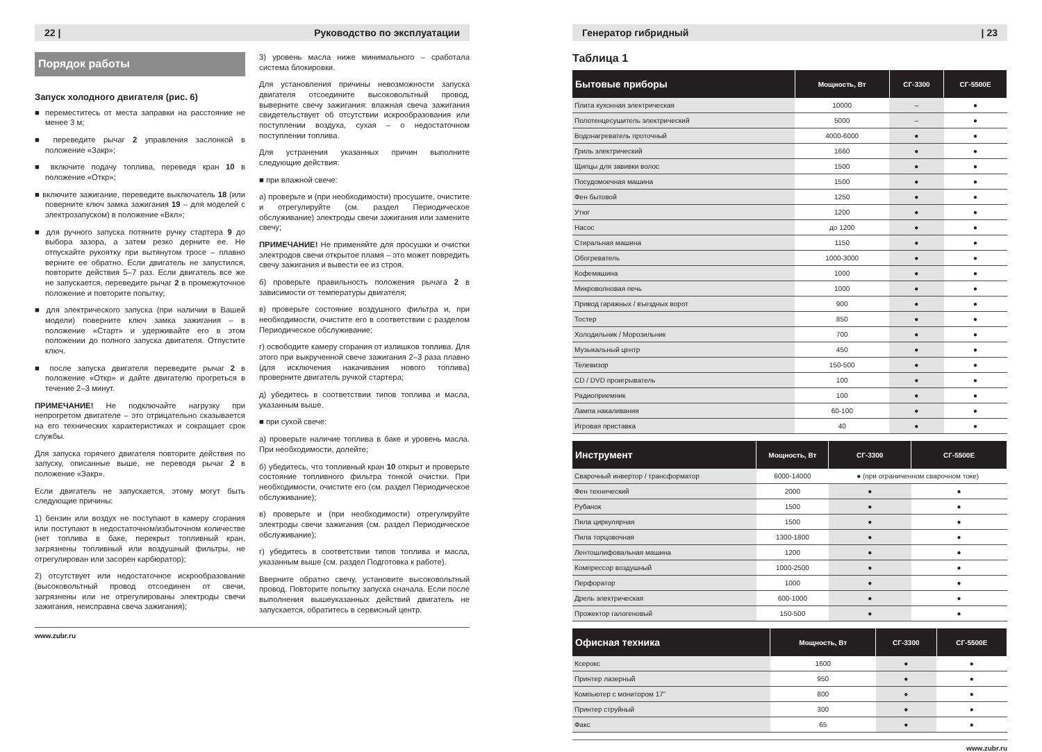22 | Руководство по эксплуатации
Порядок работы
Запуск холодного двигателя (рис. 6)
■ переместитесь от места заправки на расстояние не менее 3 м;
■ переведите рычаг 2 управления заслонкой в положение «Закр»;
■ включите подачу топлива, переведя кран 10 в положение «Откр»;
■ включите зажигание, переведите выключатель 18 (или поверните ключ замка зажигания 19 – для моделей с электрозапуском) в положение «Вкл»;
■ для ручного запуска потяните ручку стартера 9 до выбора зазора, а затем резко дерните ее. Не отпускайте рукоятку при вытянутом тросе – плавно верните ее обратно. Если двигатель не запустился, повторите действия 5–7 раз. Если двигатель все же не запускается, переведите рычаг 2 в промежуточное положение и повторите попытку;
■ для электрического запуска (при наличии в Вашей модели) поверните ключ замка зажигания – в положение «Старт» и удерживайте его в этом положении до полного запуска двигателя. Отпустите ключ.
■ после запуска двигателя переведите рычаг 2 в положение «Откр» и дайте двигателю прогреться в течение 2–3 минут.
ПРИМЕЧАНИЕ! Не подключайте нагрузку при непрогретом двигателе – это отрицательно сказывается на его технических характеристиках и сокращает срок службы.
Для запуска горячего двигателя повторите действия по запуску, описанные выше, не переводя рычаг 2 в положение «Закр».
Если двигатель не запускается, этому могут быть следующие причины:
1) бензин или воздух не поступают в камеру сгорания или поступают в недостаточном/избыточном количестве (нет топлива в баке, перекрыт топливный кран, загрязнены топливный или воздушный фильтры, не отрегулирован или засорен карбюратор);
2) отсутствует или недостаточное искрообразование (высоковольтный провод отсоединен от свечи, загрязнены или не отрегулированы электроды свечи зажигания, неисправна свеча зажигания);
3) уровень масла ниже минимального – сработала система блокировки.
Для установления причины невозможности запуска двигателя отсоедините высоковольтный провод, выверните свечу зажигания: влажная свеча зажигания свидетельствует об отсутствии искрообразования или поступлении воздуха, сухая – о недостаточном поступлении топлива.
Для устранения указанных причин выполните следующие действия:
■ при влажной свече:
а) проверьте и (при необходимости) просушите, очистите и отрегулируйте (см. раздел Периодическое обслуживание) электроды свечи зажигания или замените свечу;
ПРИМЕЧАНИЕ! Не применяйте для просушки и очистки электродов свечи открытое пламя – это может повредить свечу зажигания и вывести ее из строя.
б) проверьте правильность положения рычага 2 в зависимости от температуры двигателя;
в) проверьте состояние воздушного фильтра и, при необходимости, очистите его в соответствии с разделом Периодическое обслуживание;
г) освободите камеру сгорания от излишков топлива. Для этого при выкрученной свече зажигания 2–3 раза плавно (для исключения накачивания нового топлива) проверните двигатель ручкой стартера;
д) убедитесь в соответствии типов топлива и масла, указанным выше.
■ при сухой свече:
а) проверьте наличие топлива в баке и уровень масла. При необходимости, долейте;
б) убедитесь, что топливный кран 10 открыт и проверьте состояние топливного фильтра тонкой очистки. При необходимости, очистите его (см. раздел Периодическое обслуживание);
в) проверьте и (при необходимости) отрегулируйте электроды свечи зажигания (см. раздел Периодическое обслуживание);
г) убедитесь в соответствии типов топлива и масла, указанным выше (см. раздел Подготовка к работе).
Вверните обратно свечу, установите высоковольтный провод. Повторите попытку запуска сначала. Если после выполнения вышеуказанных действий двигатель не запускается, обратитесь в сервисный центр.
www.zubr.ru
Генератор гибридный | 23
Таблица 1
| Бытовые приборы | Мощность, Вт | СГ-3300 | СГ-5500Е |
| --- | --- | --- | --- |
| Плита кухонная электрическая | 10000 | – | ● |
| Полотенцесушитель электрический | 5000 | – | ● |
| Водонагреватель проточный | 4000-6000 | ● | ● |
| Гриль электрический | 1660 | ● | ● |
| Щипцы для завивки волос | 1500 | ● | ● |
| Посудомоечная машина | 1500 | ● | ● |
| Фен бытовой | 1250 | ● | ● |
| Утюг | 1200 | ● | ● |
| Насос | до 1200 | ● | ● |
| Стиральная машина | 1150 | ● | ● |
| Обогреватель | 1000-3000 | ● | ● |
| Кофемашина | 1000 | ● | ● |
| Микроволновая печь | 1000 | ● | ● |
| Привод гаражных / въездных ворот | 900 | ● | ● |
| Тостер | 850 | ● | ● |
| Холодильник / Морозильник | 700 | ● | ● |
| Музыкальный центр | 450 | ● | ● |
| Телевизор | 150-500 | ● | ● |
| CD / DVD проигрыватель | 100 | ● | ● |
| Радиоприемник | 100 | ● | ● |
| Лампа накаливания | 60-100 | ● | ● |
| Игровая приставка | 40 | ● | ● |
| Инструмент | Мощность, Вт | СГ-3300 | СГ-5500Е |
| --- | --- | --- | --- |
| Сварочный инвертор / трансформатор | 6000-14000 | ● (при ограниченном сварочном токе) | |
| Фен технический | 2000 | ● | ● |
| Рубанок | 1500 | ● | ● |
| Пила циркулярная | 1500 | ● | ● |
| Пила торцовочная | 1300-1800 | ● | ● |
| Лентошлифовальная машина | 1200 | ● | ● |
| Компрессор воздушный | 1000-2500 | ● | ● |
| Перфоратор | 1000 | ● | ● |
| Дрель электрическая | 600-1000 | ● | ● |
| Прожектор галогеновый | 150-500 | ● | ● |
| Офисная техника | Мощность, Вт | СГ-3300 | СГ-5500Е |
| --- | --- | --- | --- |
| Ксерокс | 1600 | ● | ● |
| Принтер лазерный | 950 | ● | ● |
| Компьютер с монитором 17” | 800 | ● | ● |
| Принтер струйный | 300 | ● | ● |
| Факс | 65 | ● | ● |
www.zubr.ru